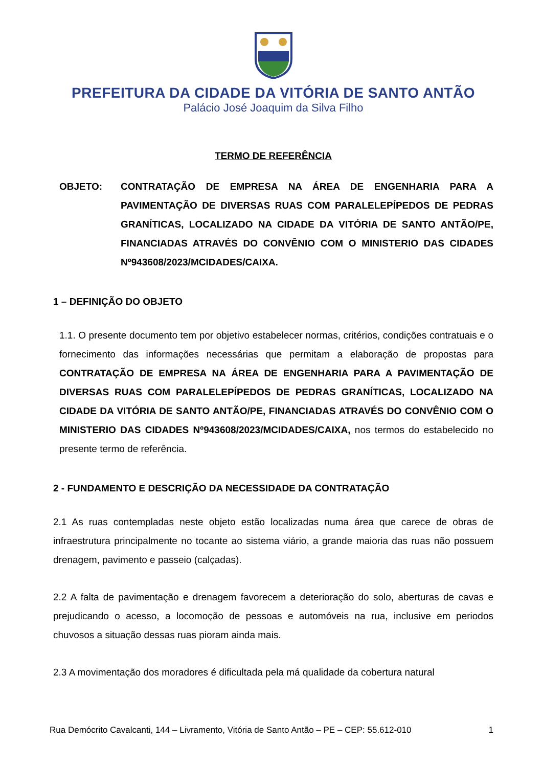PREFEITURA DA CIDADE DA VITÓRIA DE SANTO ANTÃO
Palácio José Joaquim da Silva Filho
TERMO DE REFERÊNCIA
OBJETO: CONTRATAÇÃO DE EMPRESA NA ÁREA DE ENGENHARIA PARA A PAVIMENTAÇÃO DE DIVERSAS RUAS COM PARALELEPÍPEDOS DE PEDRAS GRANÍTICAS, LOCALIZADO NA CIDADE DA VITÓRIA DE SANTO ANTÃO/PE, FINANCIADAS ATRAVÉS DO CONVÊNIO COM O MINISTERIO DAS CIDADES Nº943608/2023/MCIDADES/CAIXA.
1 – DEFINIÇÃO DO OBJETO
1.1. O presente documento tem por objetivo estabelecer normas, critérios, condições contratuais e o fornecimento das informações necessárias que permitam a elaboração de propostas para CONTRATAÇÃO DE EMPRESA NA ÁREA DE ENGENHARIA PARA A PAVIMENTAÇÃO DE DIVERSAS RUAS COM PARALELEPÍPEDOS DE PEDRAS GRANÍTICAS, LOCALIZADO NA CIDADE DA VITÓRIA DE SANTO ANTÃO/PE, FINANCIADAS ATRAVÉS DO CONVÊNIO COM O MINISTERIO DAS CIDADES Nº943608/2023/MCIDADES/CAIXA, nos termos do estabelecido no presente termo de referência.
2 - FUNDAMENTO E DESCRIÇÃO DA NECESSIDADE DA CONTRATAÇÃO
2.1 As ruas contempladas neste objeto estão localizadas numa área que carece de obras de infraestrutura principalmente no tocante ao sistema viário, a grande maioria das ruas não possuem drenagem, pavimento e passeio (calçadas).
2.2 A falta de pavimentação e drenagem favorecem a deterioração do solo, aberturas de cavas e prejudicando o acesso, a locomoção de pessoas e automóveis na rua, inclusive em periodos chuvosos a situação dessas ruas pioram ainda mais.
2.3 A movimentação dos moradores é dificultada pela má qualidade da cobertura natural
Rua Demócrito Cavalcanti, 144 – Livramento, Vitória de Santo Antão – PE – CEP: 55.612-010 1